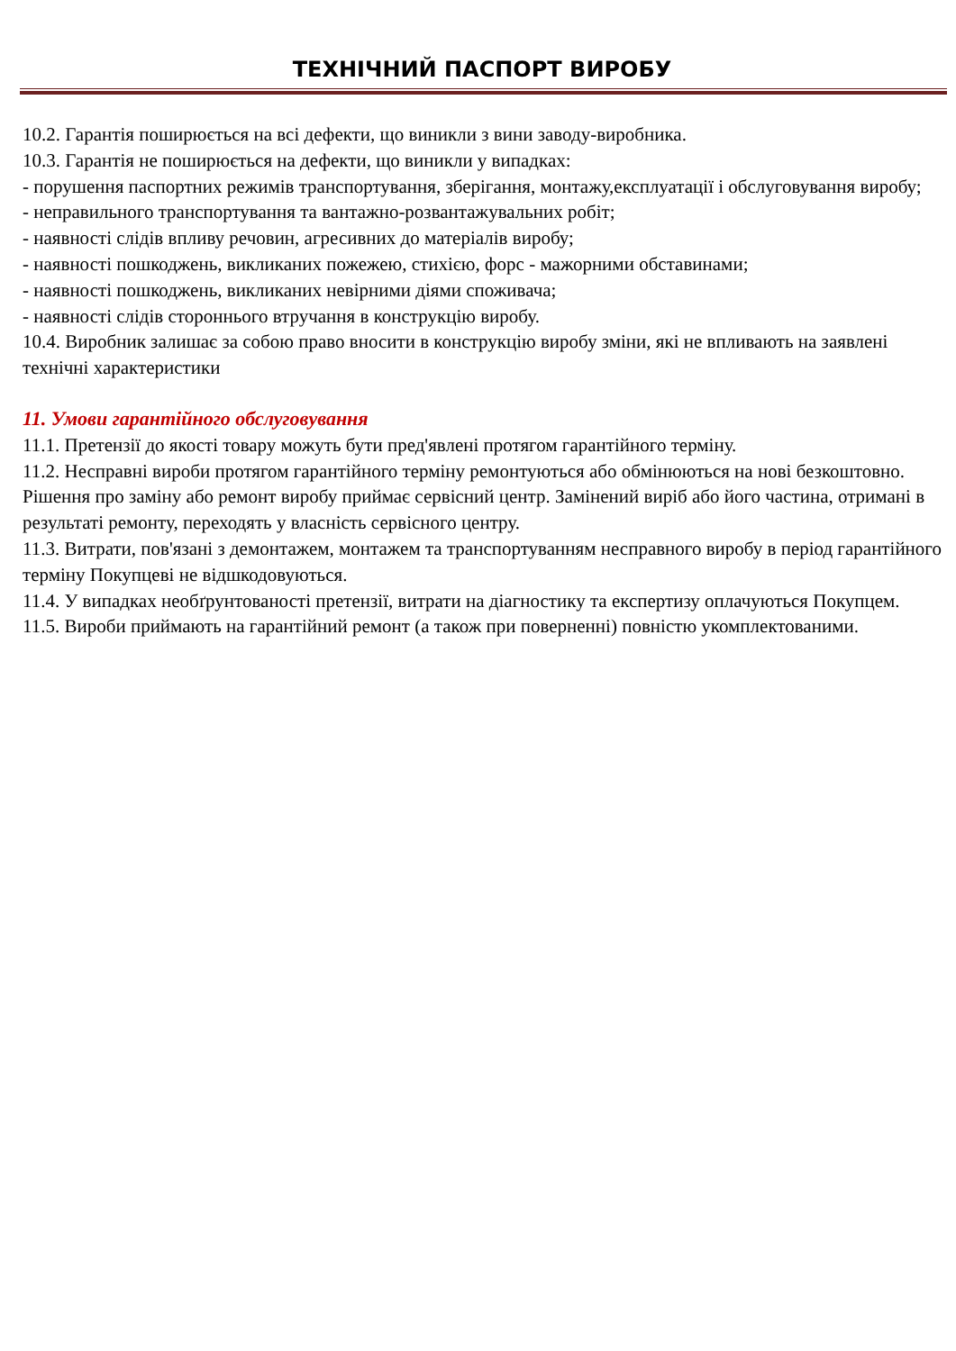ТЕХНІЧНИЙ ПАСПОРТ ВИРОБУ
10.2. Гарантія поширюється на всі дефекти, що виникли з вини заводу-виробника.
10.3. Гарантія не поширюється на дефекти, що виникли у випадках:
- порушення паспортних режимів транспортування, зберігання, монтажу,експлуатації і обслуговування виробу;
- неправильного транспортування та вантажно-розвантажувальних робіт;
- наявності слідів впливу речовин, агресивних до матеріалів виробу;
- наявності пошкоджень, викликаних пожежею, стихією, форс - мажорними обставинами;
- наявності пошкоджень, викликаних невірними діями споживача;
- наявності слідів стороннього втручання в конструкцію виробу.
10.4. Виробник залишає за собою право вносити в конструкцію виробу зміни, які не впливають на заявлені технічні характеристики
11. Умови гарантійного обслуговування
11.1. Претензії до якості товару можуть бути пред'явлені протягом гарантійного терміну.
11.2. Несправні вироби протягом гарантійного терміну ремонтуються або обмінюються на нові безкоштовно. Рішення про заміну або ремонт виробу приймає сервісний центр. Замінений виріб або його частина, отримані в результаті ремонту, переходять у власність сервісного центру.
11.3. Витрати, пов'язані з демонтажем, монтажем та транспортуванням несправного виробу в період гарантійного терміну Покупцеві не відшкодовуються.
11.4. У випадках необґрунтованості претензії, витрати на діагностику та експертизу оплачуються Покупцем.
11.5. Вироби приймають на гарантійний ремонт (а також при поверненні) повністю укомплектованими.